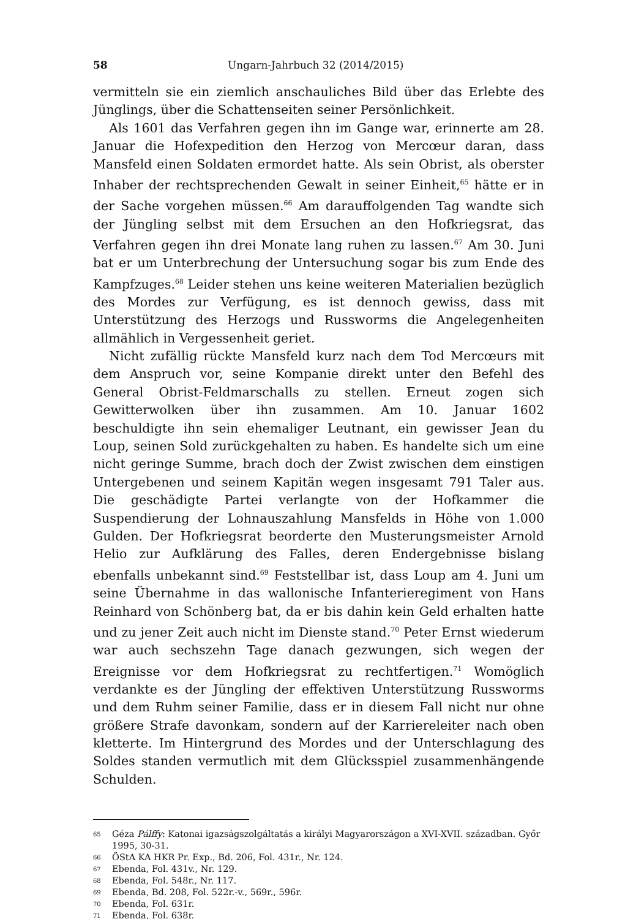58 Ungarn-Jahrbuch 32 (2014/2015)
vermitteln sie ein ziemlich anschauliches Bild über das Erlebte des Jünglings, über die Schattenseiten seiner Persönlichkeit.
Als 1601 das Verfahren gegen ihn im Gange war, erinnerte am 28. Januar die Hofexpedition den Herzog von Mercœur daran, dass Mansfeld einen Soldaten ermordet hatte. Als sein Obrist, als oberster Inhaber der rechtsprechenden Gewalt in seiner Einheit,<sup>65</sup> hätte er in der Sache vorgehen müssen.<sup>66</sup> Am darauffolgenden Tag wandte sich der Jüngling selbst mit dem Ersuchen an den Hofkriegsrat, das Verfahren gegen ihn drei Monate lang ruhen zu lassen.<sup>67</sup> Am 30. Juni bat er um Unterbrechung der Untersuchung sogar bis zum Ende des Kampfzuges.<sup>68</sup> Leider stehen uns keine weiteren Materialien bezüglich des Mordes zur Verfügung, es ist dennoch gewiss, dass mit Unterstützung des Herzogs und Russworms die Angelegenheiten allmählich in Vergessenheit geriet.
Nicht zufällig rückte Mansfeld kurz nach dem Tod Mercœurs mit dem Anspruch vor, seine Kompanie direkt unter den Befehl des General Obrist-Feldmarschalls zu stellen. Erneut zogen sich Gewitterwolken über ihn zusammen. Am 10. Januar 1602 beschuldigte ihn sein ehemaliger Leutnant, ein gewisser Jean du Loup, seinen Sold zurückgehalten zu haben. Es handelte sich um eine nicht geringe Summe, brach doch der Zwist zwischen dem einstigen Untergebenen und seinem Kapitän wegen insgesamt 791 Taler aus. Die geschädigte Partei verlangte von der Hofkammer die Suspendierung der Lohnauszahlung Mansfelds in Höhe von 1.000 Gulden. Der Hofkriegsrat beorderte den Musterungsmeister Arnold Helio zur Aufklärung des Falles, deren Endergebnisse bislang ebenfalls unbekannt sind.<sup>69</sup> Feststellbar ist, dass Loup am 4. Juni um seine Übernahme in das wallonische Infanterieregiment von Hans Reinhard von Schönberg bat, da er bis dahin kein Geld erhalten hatte und zu jener Zeit auch nicht im Dienste stand.<sup>70</sup> Peter Ernst wiederum war auch sechszehn Tage danach gezwungen, sich wegen der Ereignisse vor dem Hofkriegsrat zu rechtfertigen.<sup>71</sup> Womöglich verdankte es der Jüngling der effektiven Unterstützung Russworms und dem Ruhm seiner Familie, dass er in diesem Fall nicht nur ohne größere Strafe davonkam, sondern auf der Karriereleiter nach oben kletterte. Im Hintergrund des Mordes und der Unterschlagung des Soldes standen vermutlich mit dem Glücksspiel zusammenhängende Schulden.
65 Géza Pálffy: Katonai igazságszolgáltatás a királyi Magyarországon a XVI-XVII. században. Győr 1995, 30-31.
66 ÖStA KA HKR Pr. Exp., Bd. 206, Fol. 431r., Nr. 124.
67 Ebenda, Fol. 431v., Nr. 129.
68 Ebenda, Fol. 548r., Nr. 117.
69 Ebenda, Bd. 208, Fol. 522r.-v., 569r., 596r.
70 Ebenda, Fol. 631r.
71 Ebenda, Fol. 638r.